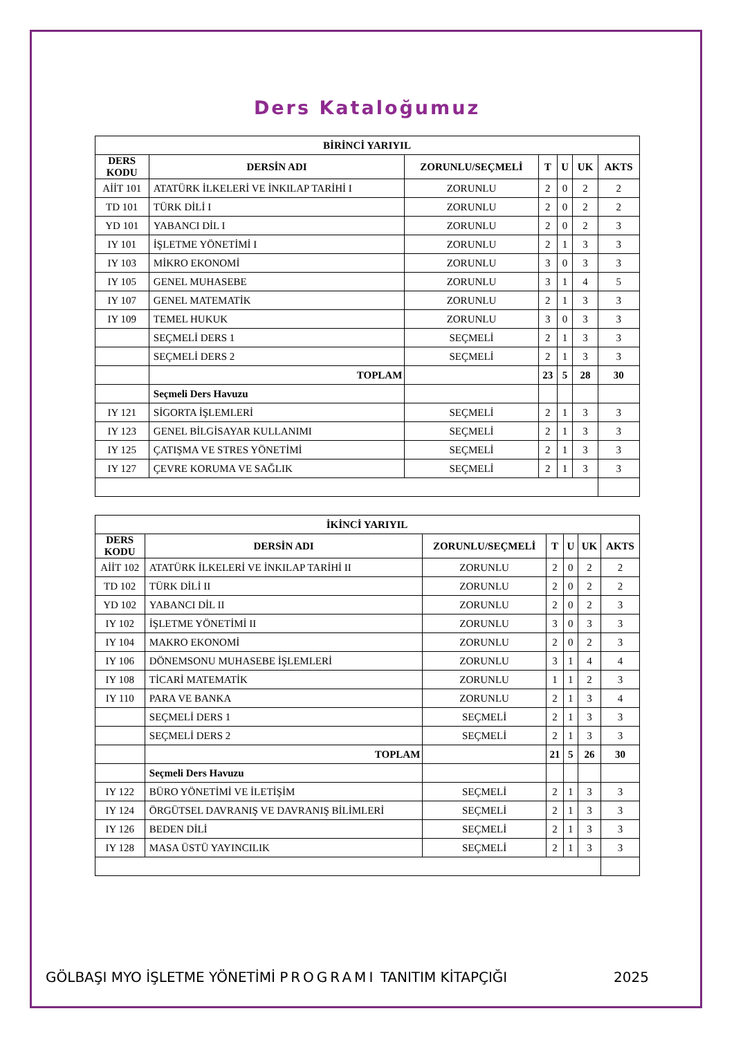Ders Kataloğumuz
| BİRİNCİ YARIYIL | | | | | | |
| --- | --- | --- | --- | --- | --- | --- |
| DERS KODU | DERSİN ADI | ZORUNLU/SEÇMELİ | T | U | UK | AKTS |
| AİİT 101 | ATATÜRK İLKELERİ VE İNKILAP TARİHİ I | ZORUNLU | 2 | 0 | 2 | 2 |
| TD 101 | TÜRK DİLİ I | ZORUNLU | 2 | 0 | 2 | 2 |
| YD 101 | YABANCI DİL I | ZORUNLU | 2 | 0 | 2 | 3 |
| IY 101 | İŞLETME YÖNETİMİ I | ZORUNLU | 2 | 1 | 3 | 3 |
| IY 103 | MİKRO EKONOMİ | ZORUNLU | 3 | 0 | 3 | 3 |
| IY 105 | GENEL MUHASEBE | ZORUNLU | 3 | 1 | 4 | 5 |
| IY 107 | GENEL MATEMATİK | ZORUNLU | 2 | 1 | 3 | 3 |
| IY 109 | TEMEL HUKUK | ZORUNLU | 3 | 0 | 3 | 3 |
| | SEÇMELİ DERS 1 | SEÇMELİ | 2 | 1 | 3 | 3 |
| | SEÇMELİ DERS 2 | SEÇMELİ | 2 | 1 | 3 | 3 |
| | TOPLAM | | 23 | 5 | 28 | 30 |
| | Seçmeli Ders Havuzu | | | | | |
| IY 121 | SİGORTA İŞLEMLERİ | SEÇMELİ | 2 | 1 | 3 | 3 |
| IY 123 | GENEL BİLGİSAYAR KULLANIMI | SEÇMELİ | 2 | 1 | 3 | 3 |
| IY 125 | ÇATIŞMA VE STRES YÖNETİMİ | SEÇMELİ | 2 | 1 | 3 | 3 |
| IY 127 | ÇEVRE KORUMA VE SAĞLIK | SEÇMELİ | 2 | 1 | 3 | 3 |
| İKİNCİ YARIYIL | | | | | | |
| --- | --- | --- | --- | --- | --- | --- |
| DERS KODU | DERSİN ADI | ZORUNLU/SEÇMELİ | T | U | UK | AKTS |
| AİİT 102 | ATATÜRK İLKELERİ VE İNKILAP TARİHİ II | ZORUNLU | 2 | 0 | 2 | 2 |
| TD 102 | TÜRK DİLİ II | ZORUNLU | 2 | 0 | 2 | 2 |
| YD 102 | YABANCI DİL II | ZORUNLU | 2 | 0 | 2 | 3 |
| IY 102 | İŞLETME YÖNETİMİ II | ZORUNLU | 3 | 0 | 3 | 3 |
| IY 104 | MAKRO EKONOMİ | ZORUNLU | 2 | 0 | 2 | 3 |
| IY 106 | DÖNEMSONU MUHASEBE İŞLEMLERİ | ZORUNLU | 3 | 1 | 4 | 4 |
| IY 108 | TİCARİ MATEMATİK | ZORUNLU | 1 | 1 | 2 | 3 |
| IY 110 | PARA VE BANKA | ZORUNLU | 2 | 1 | 3 | 4 |
| | SEÇMELİ DERS 1 | SEÇMELİ | 2 | 1 | 3 | 3 |
| | SEÇMELİ DERS 2 | SEÇMELİ | 2 | 1 | 3 | 3 |
| | TOPLAM | | 21 | 5 | 26 | 30 |
| | Seçmeli Ders Havuzu | | | | | |
| IY 122 | BÜRO YÖNETİMİ VE İLETİŞİM | SEÇMELİ | 2 | 1 | 3 | 3 |
| IY 124 | ÖRGÜTSEL DAVRANIŞ VE DAVRANIŞ BİLİMLERİ | SEÇMELİ | 2 | 1 | 3 | 3 |
| IY 126 | BEDEN DİLİ | SEÇMELİ | 2 | 1 | 3 | 3 |
| IY 128 | MASA ÜSTÜ YAYINCILIK | SEÇMELİ | 2 | 1 | 3 | 3 |
GÖLBAŞI MYO İŞLETME YÖNETİMİ PROGRAMI TANITIM KİTAPÇIĞI 2025